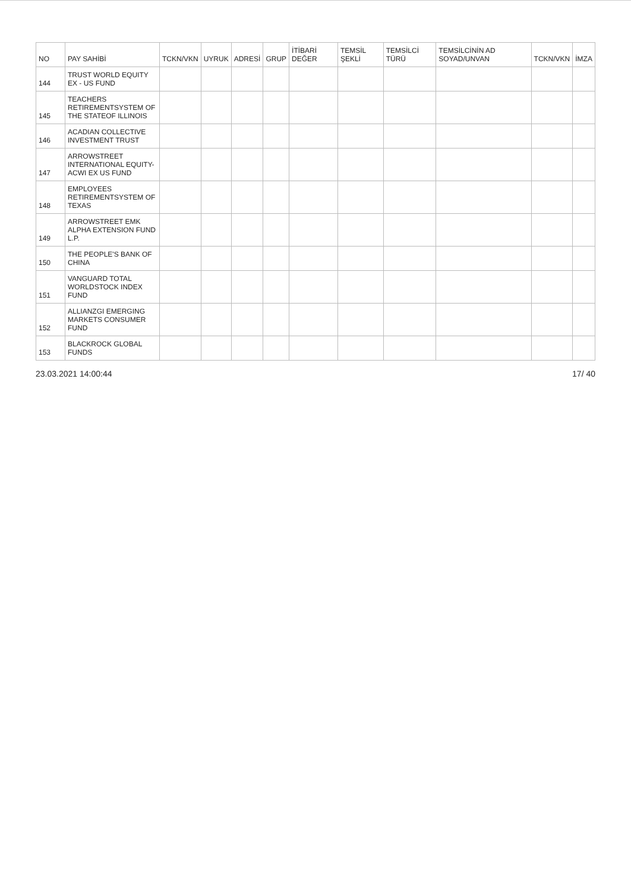| NO | PAY SAHİBİ | TCKN/VKN | UYRUK | ADRESİ | GRUP | İTİBARİ DEĞER | TEMSİL ŞEKLİ | TEMSİLCİ TÜRÜ | TEMSİLCİNİN AD SOYAD/UNVAN | TCKN/VKN | İMZA |
| --- | --- | --- | --- | --- | --- | --- | --- | --- | --- | --- | --- |
| 144 | TRUST WORLD EQUITY EX - US FUND | | | | | | | | | | |
| 145 | TEACHERS RETIREMENTSYSTEM OF THE STATEOF ILLINOIS | | | | | | | | | | |
| 146 | ACADIAN COLLECTIVE INVESTMENT TRUST | | | | | | | | | | |
| 147 | ARROWSTREET INTERNATIONAL EQUITY-ACWI EX US FUND | | | | | | | | | | |
| 148 | EMPLOYEES RETIREMENTSYSTEM OF TEXAS | | | | | | | | | | |
| 149 | ARROWSTREET EMK ALPHA EXTENSION FUND L.P. | | | | | | | | | | |
| 150 | THE PEOPLE'S BANK OF CHINA | | | | | | | | | | |
| 151 | VANGUARD TOTAL WORLDSTOCK INDEX FUND | | | | | | | | | | |
| 152 | ALLIANZGI EMERGING MARKETS CONSUMER FUND | | | | | | | | | | |
| 153 | BLACKROCK GLOBAL FUNDS | | | | | | | | | | |
23.03.2021 14:00:44 17/ 40